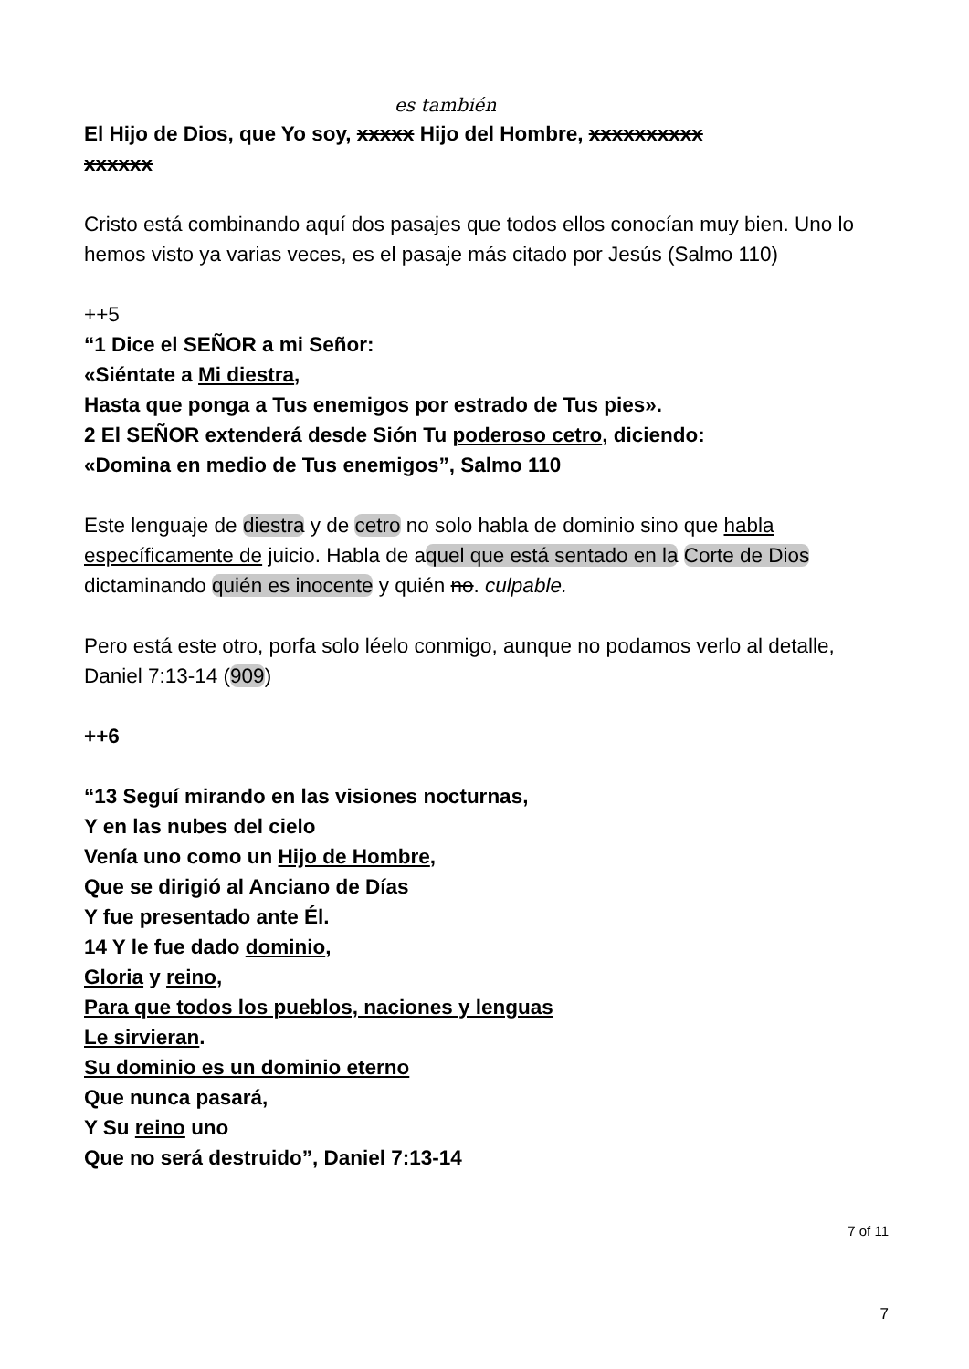es también
El Hijo de Dios, que Yo soy, xxxxx Hijo del Hombre, xxxxxxxxxx
xxxxxx
Cristo está combinando aquí dos pasajes que todos ellos conocían muy bien. Uno lo hemos visto ya varias veces, es el pasaje más citado por Jesús (Salmo 110)
++5
“1 Dice el SEÑOR a mi Señor:
«Siéntate a Mi diestra,
Hasta que ponga a Tus enemigos por estrado de Tus pies».
2 El SEÑOR extenderá desde Sión Tu poderoso cetro, diciendo:
«Domina en medio de Tus enemigos”, Salmo 110
Este lenguaje de diestra y de cetro no solo habla de dominio sino que habla específicamente de juicio. Habla de aquel que está sentado en la Corte de Dios dictaminando quién es inocente y quién no. culpable.
Pero está este otro, porfa solo léelo conmigo, aunque no podamos verlo al detalle, Daniel 7:13-14 (909)
++6
“13 Seguí mirando en las visiones nocturnas,
Y en las nubes del cielo
Venía uno como un Hijo de Hombre,
Que se dirigió al Anciano de Días
Y fue presentado ante Él.
14 Y le fue dado dominio,
Gloria y reino,
Para que todos los pueblos, naciones y lenguas
Le sirvieran.
Su dominio es un dominio eterno
Que nunca pasará,
Y Su reino uno
Que no será destruido”, Daniel 7:13-14
7 of 11
7